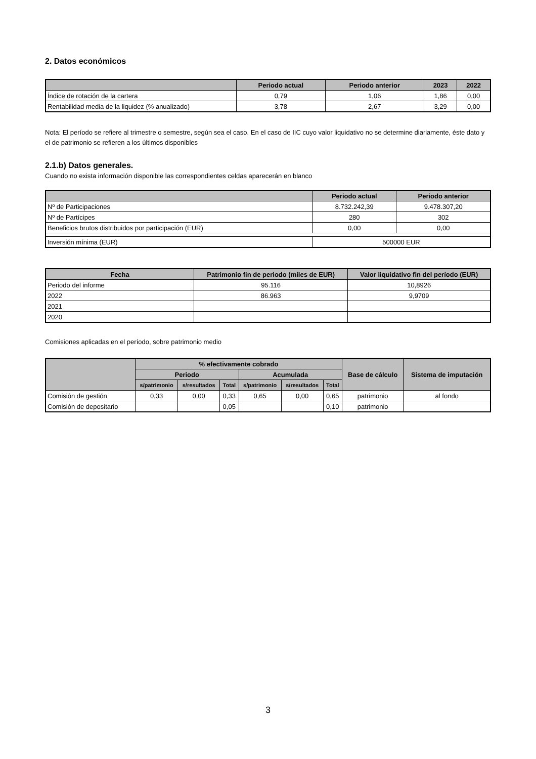2. Datos económicos
| | Periodo actual | Periodo anterior | 2023 | 2022 |
| --- | --- | --- | --- | --- |
| Índice de rotación de la cartera | 0,79 | 1,06 | 1,86 | 0,00 |
| Rentabilidad media de la liquidez (% anualizado) | 3,78 | 2,67 | 3,29 | 0,00 |
Nota: El período se refiere al trimestre o semestre, según sea el caso. En el caso de IIC cuyo valor liquidativo no se determine diariamente, éste dato y el de patrimonio se refieren a los últimos disponibles
2.1.b) Datos generales.
Cuando no exista información disponible las correspondientes celdas aparecerán en blanco
| | Periodo actual | Periodo anterior |
| --- | --- | --- |
| Nº de Participaciones | 8.732.242,39 | 9.478.307,20 |
| Nº de Partícipes | 280 | 302 |
| Beneficios brutos distribuidos por participación (EUR) | 0,00 | 0,00 |
| Inversión mínima (EUR) | 500000 EUR | |
| Fecha | Patrimonio fin de periodo (miles de EUR) | Valor liquidativo fin del período (EUR) |
| --- | --- | --- |
| Periodo del informe | 95.116 | 10,8926 |
| 2022 | 86.963 | 9,9709 |
| 2021 | | |
| 2020 | | |
Comisiones aplicadas en el período, sobre patrimonio medio
| | % efectivamente cobrado | | | | | | Base de cálculo | Sistema de imputación |
| --- | --- | --- | --- | --- | --- | --- | --- | --- |
| | Periodo | | | Acumulada | | | | |
| | s/patrimonio | s/resultados | Total | s/patrimonio | s/resultados | Total | | |
| Comisión de gestión | 0,33 | 0,00 | 0,33 | 0,65 | 0,00 | 0,65 | patrimonio | al fondo |
| Comisión de depositario | | | 0,05 | | | 0,10 | patrimonio | |
3